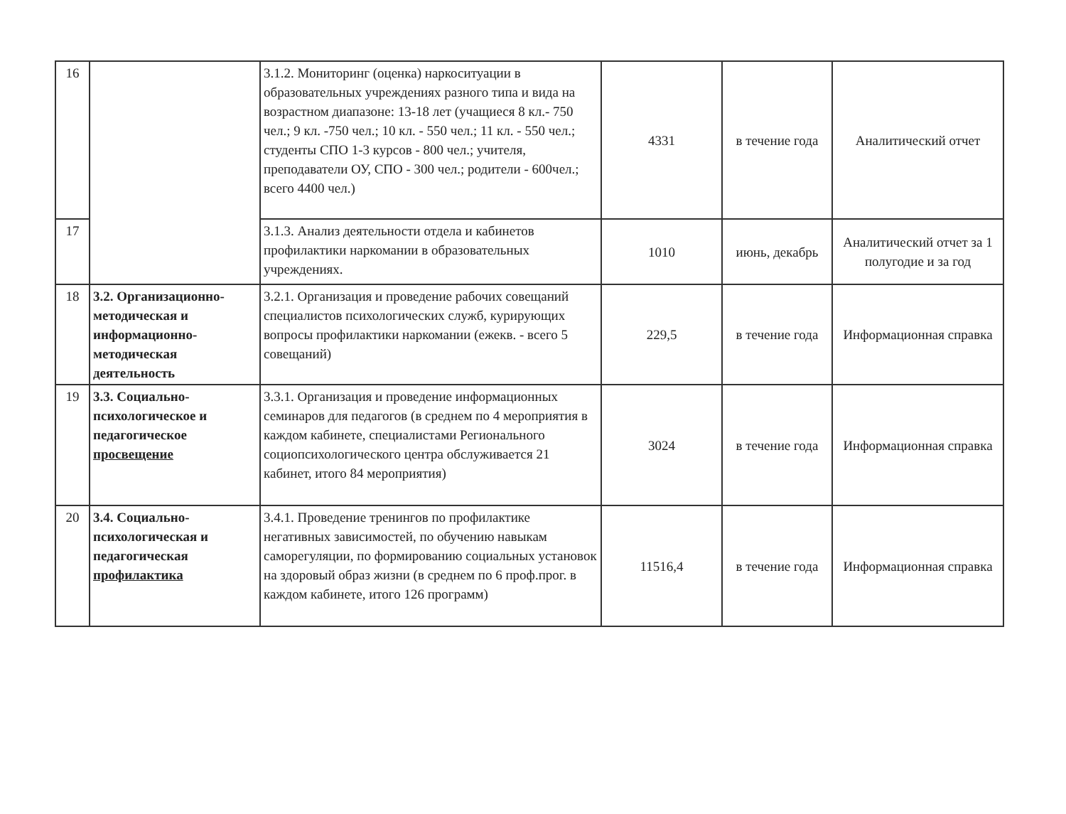| 16 | | 3.1.2. Мониторинг (оценка) наркоситуации в образовательных учреждениях разного типа и вида на возрастном диапазоне: 13-18 лет (учащиеся 8 кл.- 750 чел.; 9 кл. -750 чел.; 10 кл. - 550 чел.; 11 кл. - 550 чел.; студенты СПО 1-3 курсов - 800 чел.; учителя, преподаватели ОУ, СПО - 300 чел.; родители - 600чел.; всего 4400 чел.) | 4331 | в течение года | Аналитический отчет |
| 17 | | 3.1.3. Анализ деятельности отдела и кабинетов профилактики наркомании в образовательных учреждениях. | 1010 | июнь, декабрь | Аналитический отчет за 1 полугодие и за год |
| 18 | 3.2. Организационно-методическая и информационно-методическая деятельность | 3.2.1. Организация и проведение рабочих совещаний специалистов психологических служб, курирующих вопросы профилактики наркомании (ежекв. - всего 5 совещаний) | 229,5 | в течение года | Информационная справка |
| 19 | 3.3. Социально-психологическое и педагогическое просвещение | 3.3.1. Организация и проведение информационных семинаров для педагогов (в среднем по 4 мероприятия в каждом кабинете, специалистами Регионального социопсихологического центра обслуживается 21 кабинет, итого 84 мероприятия) | 3024 | в течение года | Информационная справка |
| 20 | 3.4. Социально-психологическая и педагогическая профилактика | 3.4.1. Проведение тренингов по профилактике негативных зависимостей, по обучению навыкам саморегуляции, по формированию социальных установок на здоровый образ жизни (в среднем по 6 проф.прог. в каждом кабинете, итого 126 программ) | 11516,4 | в течение года | Информационная справка |